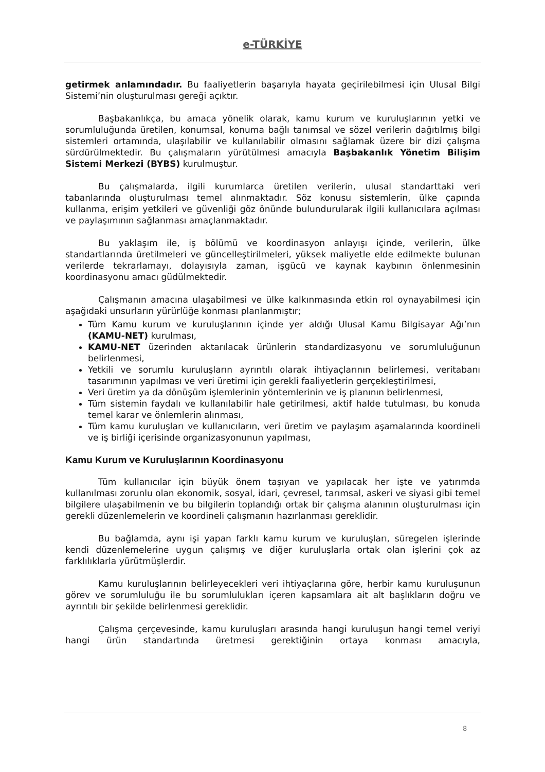e-TÜRKİYE
getirmek anlamındadır. Bu faaliyetlerin başarıyla hayata geçirilebilmesi için Ulusal Bilgi Sistemi’nin oluşturulması gereği açıktır.
Başbakanlıkça, bu amaca yönelik olarak, kamu kurum ve kuruluşlarının yetki ve sorumluluğunda üretilen, konumsal, konuma bağlı tanımsal ve sözel verilerin dağıtılmış bilgi sistemleri ortamında, ulaşılabilir ve kullanılabilir olmasını sağlamak üzere bir dizi çalışma sürdürülmektedir. Bu çalışmaların yürütülmesi amacıyla Başbakanlık Yönetim Bilişim Sistemi Merkezi (BYBS) kurulmuştur.
Bu çalışmalarda, ilgili kurumlarca üretilen verilerin, ulusal standarttaki veri tabanlarında oluşturulması temel alınmaktadır. Söz konusu sistemlerin, ülke çapında kullanma, erişim yetkileri ve güvenliği göz önünde bulundurularak ilgili kullanıcılara açılması ve paylaşımının sağlanması amaçlanmaktadır.
Bu yaklaşım ile, iş bölümü ve koordinasyon anlayışı içinde, verilerin, ülke standartlarında üretilmeleri ve güncelleştirilmeleri, yüksek maliyetle elde edilmekte bulunan verilerde tekrarlamayı, dolayısıyla zaman, işgücü ve kaynak kaybının önlenmesinin koordinasyonu amacı güdülmektedir.
Çalışmanın amacına ulaşabilmesi ve ülke kalkınmasında etkin rol oynayabilmesi için aşağıdaki unsurların yürürlüğe konması planlanmıştır;
Tüm Kamu kurum ve kuruluşlarının içinde yer aldığı Ulusal Kamu Bilgisayar Ağı’nın (KAMU-NET) kurulması,
KAMU-NET üzerinden aktarılacak ürünlerin standardizasyonu ve sorumluluğunun belirlenmesi,
Yetkili ve sorumlu kuruluşların ayrıntılı olarak ihtiyaçlarının belirlemesi, veritabanı tasarımının yapılması ve veri üretimi için gerekli faaliyetlerin gerçekleştirilmesi,
Veri üretim ya da dönüşüm işlemlerinin yöntemlerinin ve iş planının belirlenmesi,
Tüm sistemin faydalı ve kullanılabilir hale getirilmesi, aktif halde tutulması, bu konuda temel karar ve önlemlerin alınması,
Tüm kamu kuruluşları ve kullanıcıların, veri üretim ve paylaşım aşamalarında koordineli ve iş birliği içerisinde organizasyonunun yapılması,
Kamu Kurum ve Kuruluşlarının Koordinasyonu
Tüm kullanıcılar için büyük önem taşıyan ve yapılacak her işte ve yatırımda kullanılması zorunlu olan ekonomik, sosyal, idari, çevresel, tarımsal, askeri ve siyasi gibi temel bilgilere ulaşabilmenin ve bu bilgilerin toplandığı ortak bir çalışma alanının oluşturulması için gerekli düzenlemelerin ve koordineli çalışmanın hazırlanması gereklidir.
Bu bağlamda, aynı işi yapan farklı kamu kurum ve kuruluşları, süregelen işlerinde kendi düzenlemelerine uygun çalışmış ve diğer kuruluşlarla ortak olan işlerini çok az farklılıklarla yürütmüşlerdir.
Kamu kuruluşlarının belirleyecekleri veri ihtiyaçlarına göre, herbir kamu kuruluşunun görev ve sorumluluğu ile bu sorumlulukları içeren kapsamlara ait alt başlıkların doğru ve ayrıntılı bir şekilde belirlenmesi gereklidir.
Çalışma çerçevesinde, kamu kuruluşları arasında hangi kuruluşun hangi temel veriyi hangi ürün standartında üretmesi gerektiğinin ortaya konması amacıyla,
8